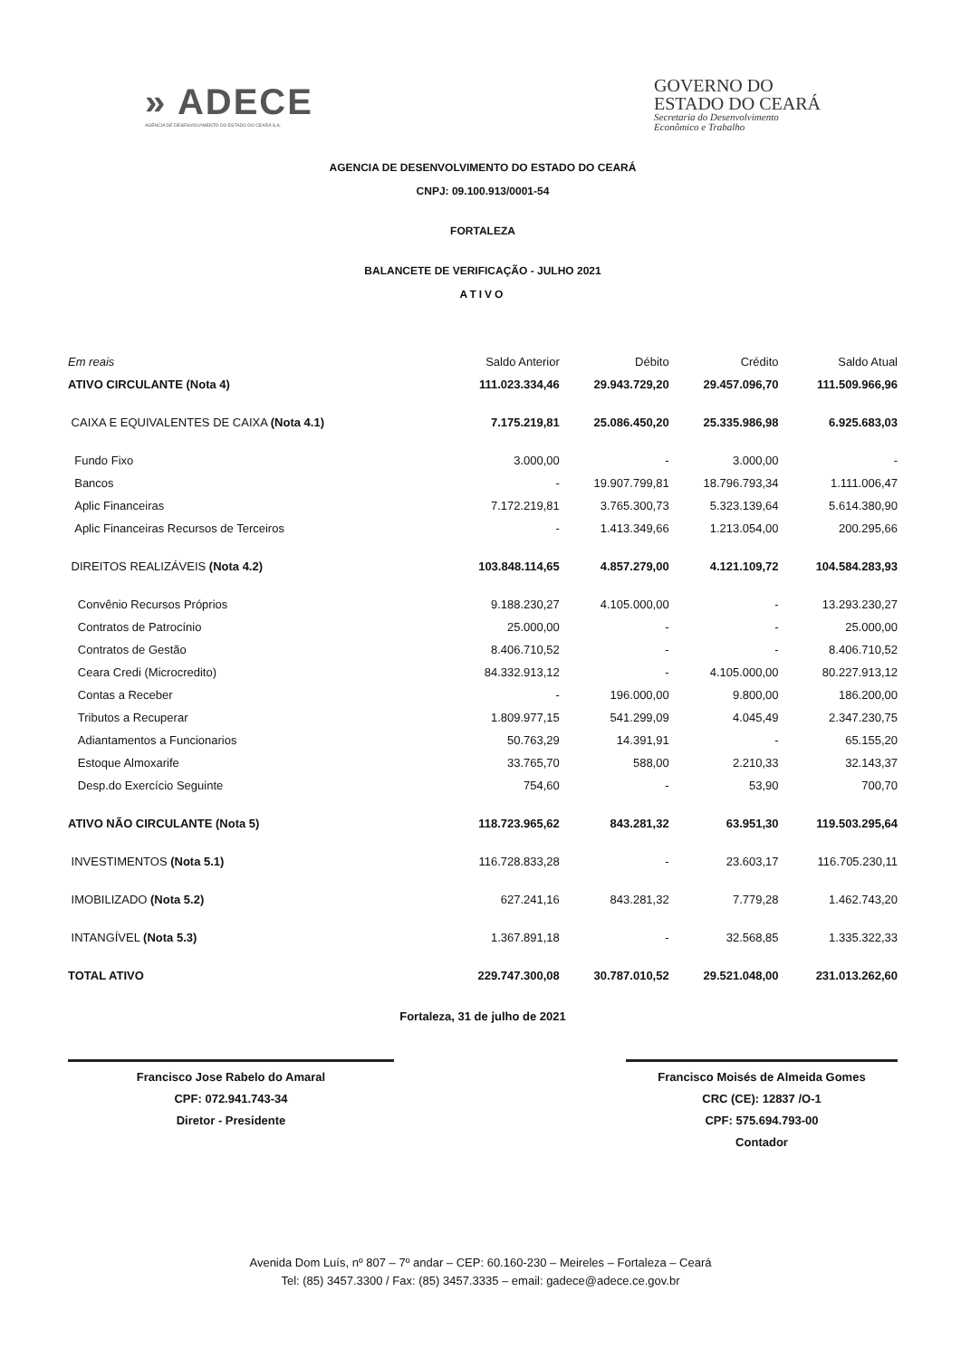» ADECE
AGÊNCIA DE DESENVOLVIMENTO DO ESTADO DO CEARÁ S.A.
GOVERNO DO
ESTADO DO CEARÁ
Secretaria do Desenvolvimento
Econômico e Trabalho
AGENCIA DE DESENVOLVIMENTO DO ESTADO DO CEARÁ
CNPJ: 09.100.913/0001-54
FORTALEZA
BALANCETE DE VERIFICAÇÃO - JULHO 2021
ATIVO
| Em reais | Saldo Anterior | Débito | Crédito | Saldo Atual |
| --- | --- | --- | --- | --- |
| ATIVO CIRCULANTE (Nota 4) | 111.023.334,46 | 29.943.729,20 | 29.457.096,70 | 111.509.966,96 |
| CAIXA E EQUIVALENTES DE CAIXA (Nota 4.1) | 7.175.219,81 | 25.086.450,20 | 25.335.986,98 | 6.925.683,03 |
| Fundo Fixo | 3.000,00 | - | 3.000,00 | - |
| Bancos | - | 19.907.799,81 | 18.796.793,34 | 1.111.006,47 |
| Aplic Financeiras | 7.172.219,81 | 3.765.300,73 | 5.323.139,64 | 5.614.380,90 |
| Aplic Financeiras Recursos de Terceiros | - | 1.413.349,66 | 1.213.054,00 | 200.295,66 |
| DIREITOS REALIZÁVEIS (Nota 4.2) | 103.848.114,65 | 4.857.279,00 | 4.121.109,72 | 104.584.283,93 |
| Convênio Recursos Próprios | 9.188.230,27 | 4.105.000,00 | - | 13.293.230,27 |
| Contratos de Patrocínio | 25.000,00 | - | - | 25.000,00 |
| Contratos de Gestão | 8.406.710,52 | - | - | 8.406.710,52 |
| Ceara Credi (Microcredito) | 84.332.913,12 | - | 4.105.000,00 | 80.227.913,12 |
| Contas a Receber | - | 196.000,00 | 9.800,00 | 186.200,00 |
| Tributos a Recuperar | 1.809.977,15 | 541.299,09 | 4.045,49 | 2.347.230,75 |
| Adiantamentos a Funcionarios | 50.763,29 | 14.391,91 | - | 65.155,20 |
| Estoque Almoxarife | 33.765,70 | 588,00 | 2.210,33 | 32.143,37 |
| Desp.do Exercício Seguinte | 754,60 | - | 53,90 | 700,70 |
| ATIVO NÃO CIRCULANTE (Nota 5) | 118.723.965,62 | 843.281,32 | 63.951,30 | 119.503.295,64 |
| INVESTIMENTOS (Nota 5.1) | 116.728.833,28 | - | 23.603,17 | 116.705.230,11 |
| IMOBILIZADO (Nota 5.2) | 627.241,16 | 843.281,32 | 7.779,28 | 1.462.743,20 |
| INTANGÍVEL (Nota 5.3) | 1.367.891,18 | - | 32.568,85 | 1.335.322,33 |
| TOTAL ATIVO | 229.747.300,08 | 30.787.010,52 | 29.521.048,00 | 231.013.262,60 |
Fortaleza, 31 de julho de 2021
Francisco Jose Rabelo do Amaral
CPF: 072.941.743-34
Diretor - Presidente
Francisco Moisés de Almeida Gomes
CRC (CE): 12837 /O-1
CPF: 575.694.793-00
Contador
Avenida Dom Luís, nº 807 – 7º andar – CEP: 60.160-230 – Meireles – Fortaleza – Ceará
Tel: (85) 3457.3300 / Fax: (85) 3457.3335 – email: gadece@adece.ce.gov.br